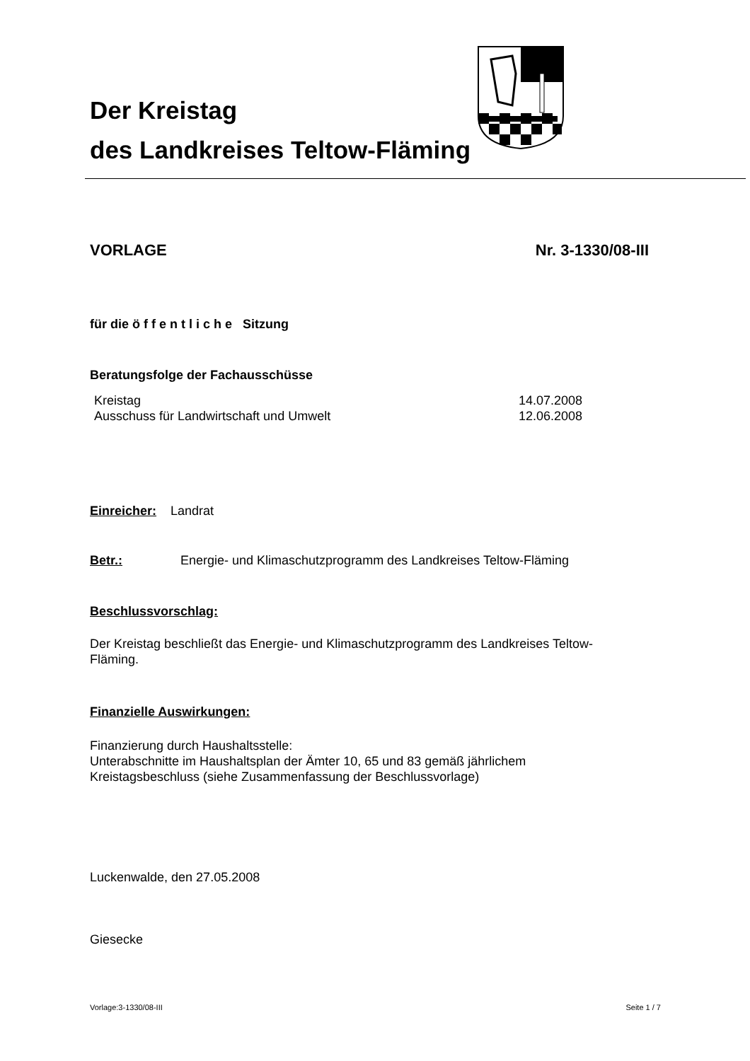Der Kreistag
des Landkreises Teltow-Fläming
VORLAGE Nr. 3-1330/08-III
für die ö f f e n t l i c h e Sitzung
Beratungsfolge der Fachausschüsse
Kreistag 14.07.2008
Ausschuss für Landwirtschaft und Umwelt 12.06.2008
Einreicher: Landrat
Betr.: Energie- und Klimaschutzprogramm des Landkreises Teltow-Fläming
Beschlussvorschlag:
Der Kreistag beschließt das Energie- und Klimaschutzprogramm des Landkreises Teltow-
Fläming.
Finanzielle Auswirkungen:
Finanzierung durch Haushaltsstelle:
Unterabschnitte im Haushaltsplan der Ämter 10, 65 und 83 gemäß jährlichem
Kreistagsbeschluss (siehe Zusammenfassung der Beschlussvorlage)
Luckenwalde, den 27.05.2008
Giesecke
Vorlage:3-1330/08-III Seite 1 / 7